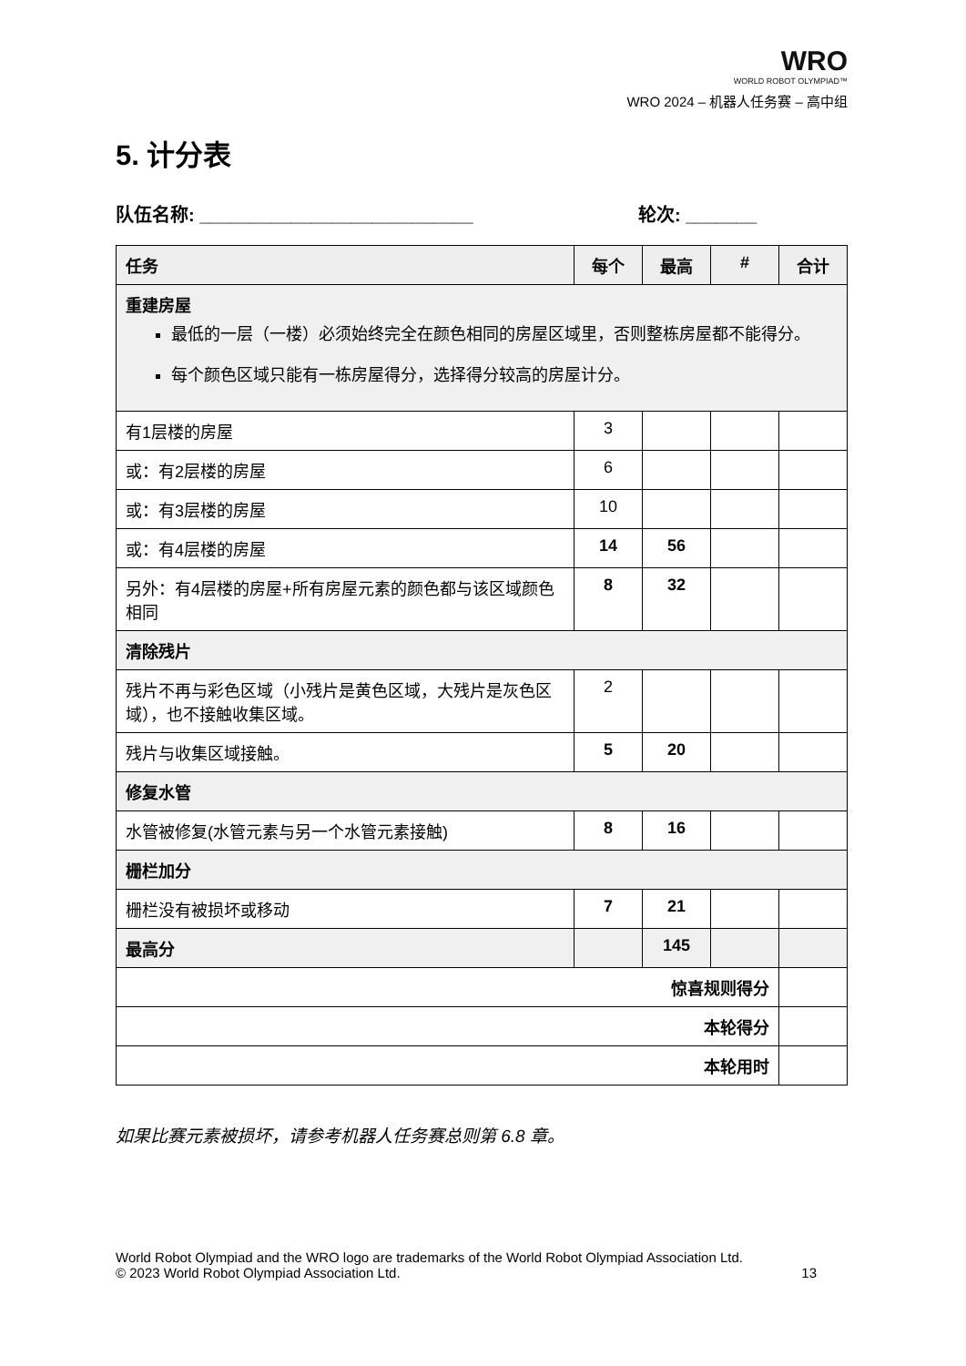WRO
WORLD ROBOT OLYMPIAD™
WRO 2024 – 机器人任务赛 – 高中组
5. 计分表
队伍名称: ___________________________ 轮次: _______
| 任务 | 每个 | 最高 | # | 合计 |
| --- | --- | --- | --- | --- |
| 重建房屋 最低的一层（一楼）必须始终完全在颜色相同的房屋区域里，否则整栋房屋都不能得分。 每个颜色区域只能有一栋房屋得分，选择得分较高的房屋计分。 | | | | |
| 有1层楼的房屋 | 3 | | | |
| 或：有2层楼的房屋 | 6 | | | |
| 或：有3层楼的房屋 | 10 | | | |
| 或：有4层楼的房屋 | 14 | 56 | | |
| 另外：有4层楼的房屋+所有房屋元素的颜色都与该区域颜色相同 | 8 | 32 | | |
| 清除残片 | | | | |
| 残片不再与彩色区域（小残片是黄色区域，大残片是灰色区域），也不接触收集区域。 | 2 | | | |
| 残片与收集区域接触。 | 5 | 20 | | |
| 修复水管 | | | | |
| 水管被修复(水管元素与另一个水管元素接触) | 8 | 16 | | |
| 栅栏加分 | | | | |
| 栅栏没有被损坏或移动 | 7 | 21 | | |
| 最高分 | | 145 | | |
| 惊喜规则得分 | | | | |
| 本轮得分 | | | | |
| 本轮用时 | | | | |
如果比赛元素被损坏，请参考机器人任务赛总则第 6.8 章。
World Robot Olympiad and the WRO logo are trademarks of the World Robot Olympiad Association Ltd.
© 2023 World Robot Olympiad Association Ltd. 13